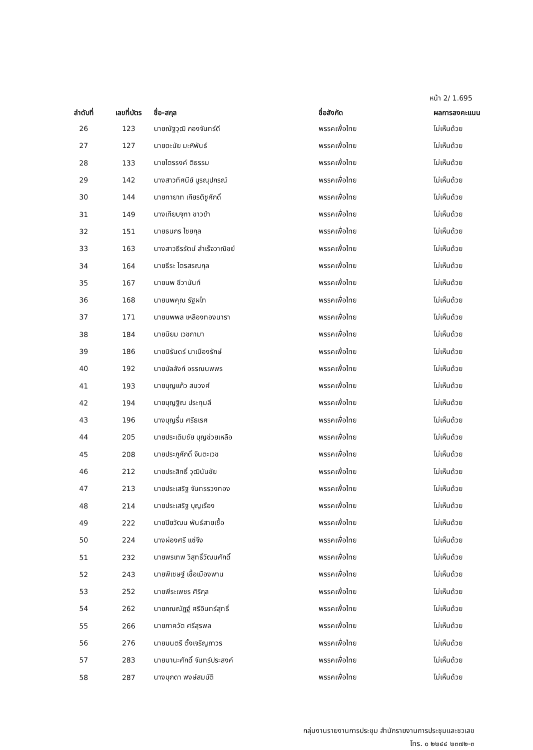หน้า 2/ 1.695
| ลำดับที่ | เลขที่บัตร | ชื่อ-สกุล | ชื่อสังกัด | ผลการลงคะแนน |
| --- | --- | --- | --- | --- |
| 26 | 123 | นายณัฐวุฒิ กองจันทร์ดี | พรรคเพื่อไทย | ไม่เห็นด้วย |
| 27 | 127 | นายดะนัย มะหิพันธ์ | พรรคเพื่อไทย | ไม่เห็นด้วย |
| 28 | 133 | นายไตรรงค์ ติธรรม | พรรคเพื่อไทย | ไม่เห็นด้วย |
| 29 | 142 | นางสาวทัศนีย์ บูรณุปกรณ์ | พรรคเพื่อไทย | ไม่เห็นด้วย |
| 30 | 144 | นายทายาท เกียรติชูศักดิ์ | พรรคเพื่อไทย | ไม่เห็นด้วย |
| 31 | 149 | นางเทียบจุฑา ขาวขำ | พรรคเพื่อไทย | ไม่เห็นด้วย |
| 32 | 151 | นายธนกร ไชยกุล | พรรคเพื่อไทย | ไม่เห็นด้วย |
| 33 | 163 | นางสาวธีรรัตน์ สำเร็จวาณิชย์ | พรรคเพื่อไทย | ไม่เห็นด้วย |
| 34 | 164 | นายธีระ ไตรสรณกุล | พรรคเพื่อไทย | ไม่เห็นด้วย |
| 35 | 167 | นายนพ ชีวานันท์ | พรรคเพื่อไทย | ไม่เห็นด้วย |
| 36 | 168 | นายนพคุณ รัฐผไท | พรรคเพื่อไทย | ไม่เห็นด้วย |
| 37 | 171 | นายนพพล เหลืองทองนารา | พรรคเพื่อไทย | ไม่เห็นด้วย |
| 38 | 184 | นายนิยม เวชกามา | พรรคเพื่อไทย | ไม่เห็นด้วย |
| 39 | 186 | นายนิรันดร์ นาเมืองรักษ์ | พรรคเพื่อไทย | ไม่เห็นด้วย |
| 40 | 192 | นายบัลลังก์ อรรณนพพร | พรรคเพื่อไทย | ไม่เห็นด้วย |
| 41 | 193 | นายบุญแก้ว สมวงศ์ | พรรคเพื่อไทย | ไม่เห็นด้วย |
| 42 | 194 | นายบุญฐิณ ประทุมลี | พรรคเพื่อไทย | ไม่เห็นด้วย |
| 43 | 196 | นางบุญรื่น ศรีธเรศ | พรรคเพื่อไทย | ไม่เห็นด้วย |
| 44 | 205 | นายประเดิมชัย บุญช่วยเหลือ | พรรคเพื่อไทย | ไม่เห็นด้วย |
| 45 | 208 | นายประภูศักดิ์ จินตะเวช | พรรคเพื่อไทย | ไม่เห็นด้วย |
| 46 | 212 | นายประสิทธิ์ วุฒินันชัย | พรรคเพื่อไทย | ไม่เห็นด้วย |
| 47 | 213 | นายประเสริฐ จันทรรวงทอง | พรรคเพื่อไทย | ไม่เห็นด้วย |
| 48 | 214 | นายประเสริฐ บุญเรือง | พรรคเพื่อไทย | ไม่เห็นด้วย |
| 49 | 222 | นายปิยวัฒน พันธ์สายเชื้อ | พรรคเพื่อไทย | ไม่เห็นด้วย |
| 50 | 224 | นางผ่องศรี แซ่จึง | พรรคเพื่อไทย | ไม่เห็นด้วย |
| 51 | 232 | นายพรเทพ วิสุทธิ์วัฒนศักดิ์ | พรรคเพื่อไทย | ไม่เห็นด้วย |
| 52 | 243 | นายพิเชษฐ์ เชื้อเมืองพาน | พรรคเพื่อไทย | ไม่เห็นด้วย |
| 53 | 252 | นายพีระเพชร ศิริกุล | พรรคเพื่อไทย | ไม่เห็นด้วย |
| 54 | 262 | นายภณณัฏฐ์ ศรีอินทร์สุทธิ์ | พรรคเพื่อไทย | ไม่เห็นด้วย |
| 55 | 266 | นายภาควัต ศรีสุรพล | พรรคเพื่อไทย | ไม่เห็นด้วย |
| 56 | 276 | นายมนตรี ตั้งเจริญถาวร | พรรคเพื่อไทย | ไม่เห็นด้วย |
| 57 | 283 | นายมานะศักดิ์ จันทร์ประสงค์ | พรรคเพื่อไทย | ไม่เห็นด้วย |
| 58 | 287 | นางมุกดา พงษ์สมบัติ | พรรคเพื่อไทย | ไม่เห็นด้วย |
กลุ่มงานรายงานการประชุม สำนักรายงานการประชุมและชวเลข
โทร. ๐ ๒๒๔๔ ๒๓๗๒-๓